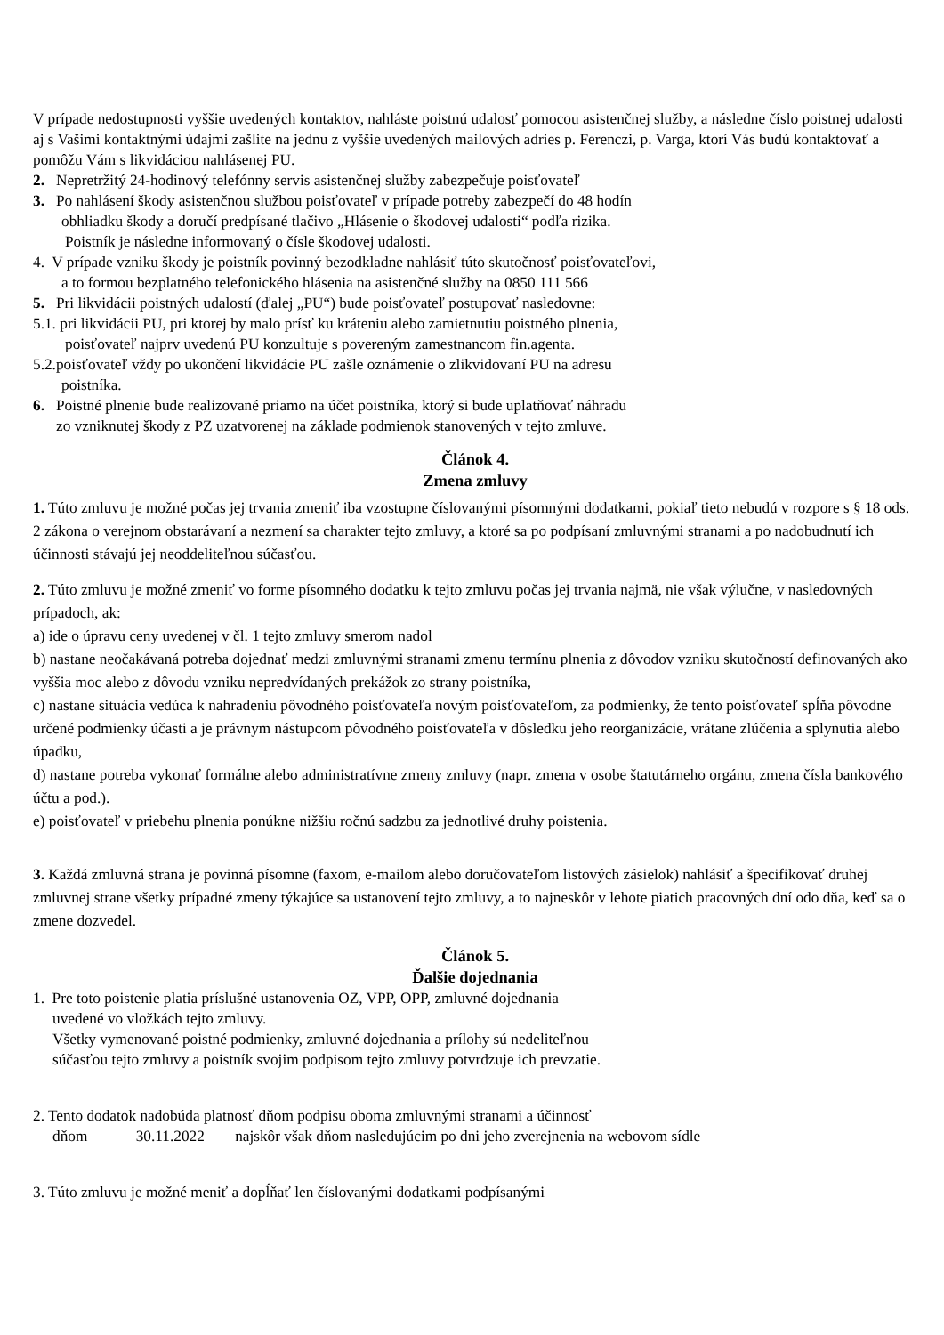V prípade nedostupnosti vyššie uvedených kontaktov, nahláste poistnú udalosť pomocou asistenčnej služby, a následne číslo poistnej udalosti aj s Vašimi kontaktnými údajmi zašlite na jednu z vyššie uvedených mailových adries p. Ferenczi, p. Varga, ktorí Vás budú kontaktovať a pomôžu Vám s likvidáciou nahlásenej PU.
2. Nepretržitý 24-hodinový telefónny servis asistenčnej služby zabezpečuje poisťovateľ
3. Po nahlásení škody asistenčnou službou poisťovateľ v prípade potreby zabezpečí do 48 hodín
obhliadku škody a doručí predpísané tlačivo „Hlásenie o škodovej udalosti“ podľa rizika.
Poistník je následne informovaný o čísle škodovej udalosti.
4. V prípade vzniku škody je poistník povinný bezodkladne nahlásiť túto skutočnosť poisťovateľovi,
a to formou bezplatného telefonického hlásenia na asistenčné služby na 0850 111 566
5. Pri likvidácii poistných udalostí (ďalej „PU“) bude poisťovateľ postupovať nasledovne:
5.1. pri likvidácii PU, pri ktorej by malo prísť ku kráteniu alebo zamietnutiu poistného plnenia,
poisťovateľ najprv uvedenú PU konzultuje s povereným zamestnancom fin.agenta.
5.2.poisťovateľ vždy po ukončení likvidácie PU zašle oznámenie o zlikvidovaní PU na adresu
poistníka.
6. Poistné plnenie bude realizované priamo na účet poistníka, ktorý si bude uplatňovať náhradu
zo vzniknutej škody z PZ uzatvorenej na základe podmienok stanovených v tejto zmluve.
Článok 4.
Zmena zmluvy
1. Túto zmluvu je možné počas jej trvania zmeniť iba vzostupne číslovanými písomnými dodatkami, pokiaľ tieto nebudú v rozpore s § 18 ods. 2 zákona o verejnom obstarávaní a nezmení sa charakter tejto zmluvy, a ktoré sa po podpísaní zmluvnými stranami a po nadobudnutí ich účinnosti stávajú jej neoddeliteľnou súčasťou.
2. Túto zmluvu je možné zmeniť vo forme písomného dodatku k tejto zmluvu počas jej trvania najmä, nie však výlučne, v nasledovných prípadoch, ak:
a) ide o úpravu ceny uvedenej v čl. 1 tejto zmluvy smerom nadol
b) nastane neočakávaná potreba dojednať medzi zmluvnými stranami zmenu termínu plnenia z dôvodov vzniku skutočností definovaných ako vyššia moc alebo z dôvodu vzniku nepredvídaných prekážok zo strany poistníka,
c) nastane situácia vedúca k nahradeniu pôvodného poisťovateľa novým poisťovateľom, za podmienky, že tento poisťovateľ spĺňa pôvodne určené podmienky účasti a je právnym nástupcom pôvodného poisťovateľa v dôsledku jeho reorganizácie, vrátane zlúčenia a splynutia alebo úpadku,
d) nastane potreba vykonať formálne alebo administratívne zmeny zmluvy (napr. zmena v osobe štatutárneho orgánu, zmena čísla bankového účtu a pod.).
e) poisťovateľ v priebehu plnenia ponúkne nižšiu ročnú sadzbu za jednotlivé druhy poistenia.
3. Každá zmluvná strana je povinná písomne (faxom, e-mailom alebo doručovateľom listových zásielok) nahlásiť a špecifikovať druhej zmluvnej strane všetky prípadné zmeny týkajúce sa ustanovení tejto zmluvy, a to najneskôr v lehote piatich pracovných dní odo dňa, keď sa o zmene dozvedel.
Článok 5.
Ďalšie dojednania
1. Pre toto poistenie platia príslušné ustanovenia OZ, VPP, OPP, zmluvné dojednania
uvedené vo vložkách tejto zmluvy.
Všetky vymenované poistné podmienky, zmluvné dojednania a prílohy sú nedeliteľnou
súčasťou tejto zmluvy a poistník svojim podpisom tejto zmluvy potvrdzuje ich prevzatie.
2. Tento dodatok nadobúda platnosť dňom podpisu oboma zmluvnými stranami a účinnosť
dňom 30.11.2022 najskôr však dňom nasledujúcim po dni jeho zverejnenia na webovom sídle
3. Túto zmluvu je možné meniť a dopĺňať len číslovanými dodatkami podpísanými